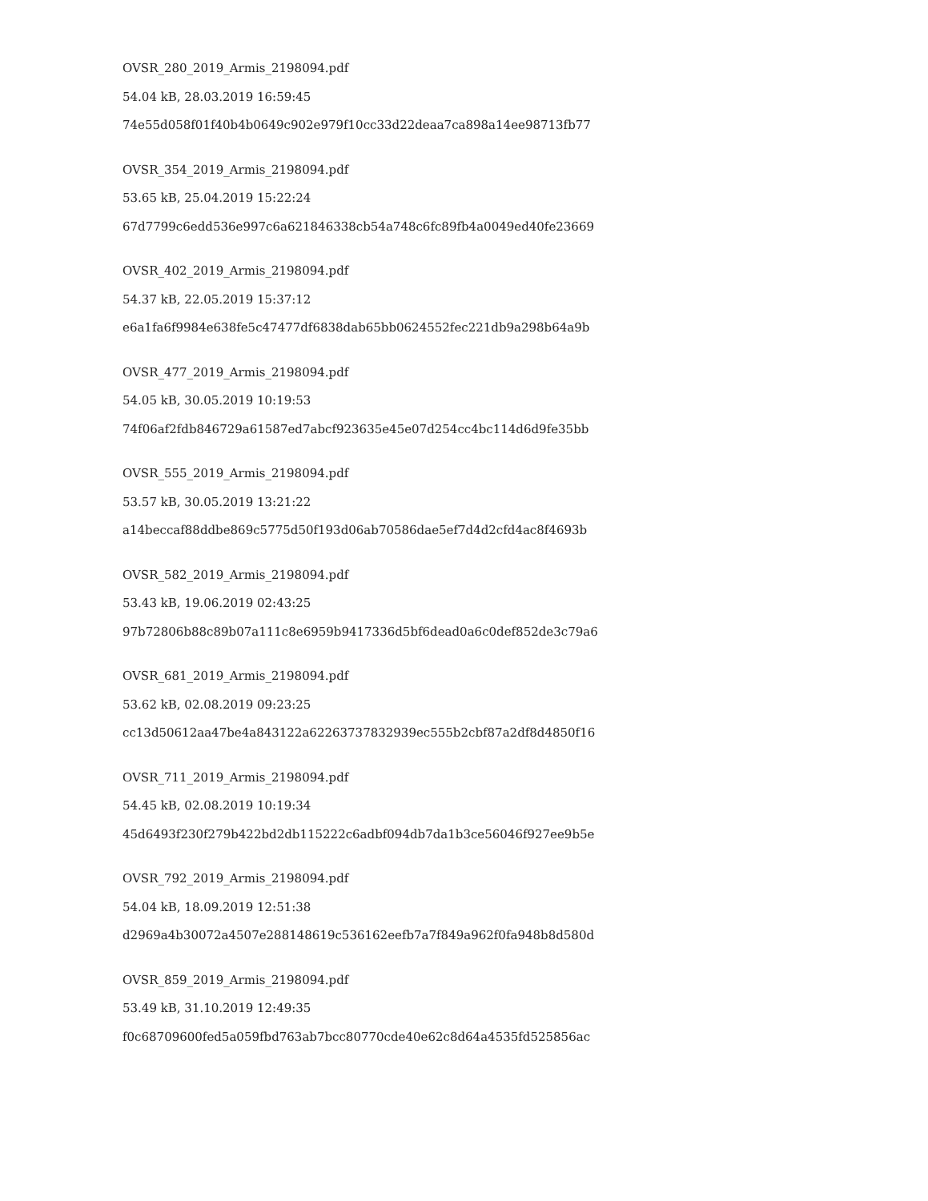OVSR_280_2019_Armis_2198094.pdf
54.04 kB, 28.03.2019 16:59:45
74e55d058f01f40b4b0649c902e979f10cc33d22deaa7ca898a14ee98713fb77
OVSR_354_2019_Armis_2198094.pdf
53.65 kB, 25.04.2019 15:22:24
67d7799c6edd536e997c6a621846338cb54a748c6fc89fb4a0049ed40fe23669
OVSR_402_2019_Armis_2198094.pdf
54.37 kB, 22.05.2019 15:37:12
e6a1fa6f9984e638fe5c47477df6838dab65bb0624552fec221db9a298b64a9b
OVSR_477_2019_Armis_2198094.pdf
54.05 kB, 30.05.2019 10:19:53
74f06af2fdb846729a61587ed7abcf923635e45e07d254cc4bc114d6d9fe35bb
OVSR_555_2019_Armis_2198094.pdf
53.57 kB, 30.05.2019 13:21:22
a14beccaf88ddbe869c5775d50f193d06ab70586dae5ef7d4d2cfd4ac8f4693b
OVSR_582_2019_Armis_2198094.pdf
53.43 kB, 19.06.2019 02:43:25
97b72806b88c89b07a111c8e6959b9417336d5bf6dead0a6c0def852de3c79a6
OVSR_681_2019_Armis_2198094.pdf
53.62 kB, 02.08.2019 09:23:25
cc13d50612aa47be4a843122a62263737832939ec555b2cbf87a2df8d4850f16
OVSR_711_2019_Armis_2198094.pdf
54.45 kB, 02.08.2019 10:19:34
45d6493f230f279b422bd2db115222c6adbf094db7da1b3ce56046f927ee9b5e
OVSR_792_2019_Armis_2198094.pdf
54.04 kB, 18.09.2019 12:51:38
d2969a4b30072a4507e288148619c536162eefb7a7f849a962f0fa948b8d580d
OVSR_859_2019_Armis_2198094.pdf
53.49 kB, 31.10.2019 12:49:35
f0c68709600fed5a059fbd763ab7bcc80770cde40e62c8d64a4535fd525856ac